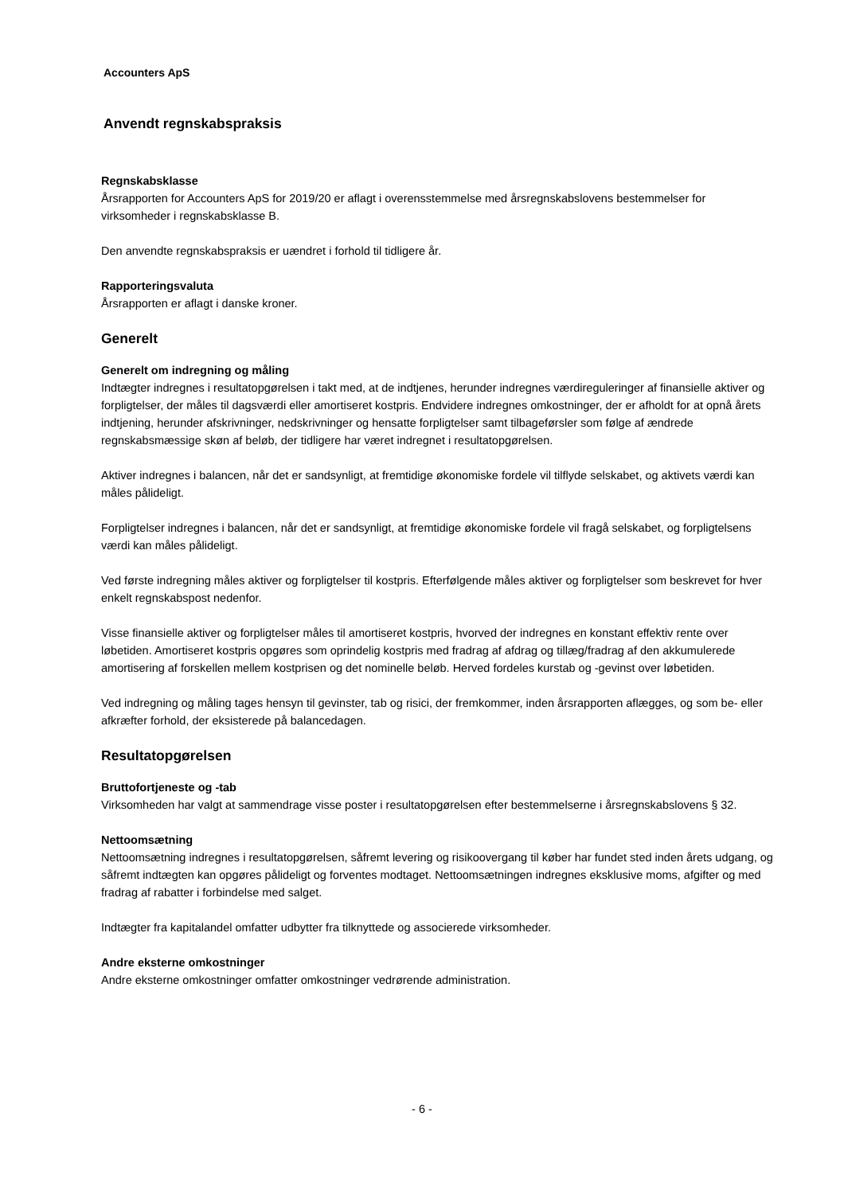Accounters ApS
Anvendt regnskabspraksis
Regnskabsklasse
Årsrapporten for Accounters ApS for 2019/20 er aflagt i overensstemmelse med årsregnskabslovens bestemmelser for virksomheder i regnskabsklasse B.
Den anvendte regnskabspraksis er uændret i forhold til tidligere år.
Rapporteringsvaluta
Årsrapporten er aflagt i danske kroner.
Generelt
Generelt om indregning og måling
Indtægter indregnes i resultatopgørelsen i takt med, at de indtjenes, herunder indregnes værdireguleringer af finansielle aktiver og forpligtelser, der måles til dagsværdi eller amortiseret kostpris. Endvidere indregnes omkostninger, der er afholdt for at opnå årets indtjening, herunder afskrivninger, nedskrivninger og hensatte forpligtelser samt tilbageførsler som følge af ændrede regnskabsmæssige skøn af beløb, der tidligere har været indregnet i resultatopgørelsen.
Aktiver indregnes i balancen, når det er sandsynligt, at fremtidige økonomiske fordele vil tilflyde selskabet, og aktivets værdi kan måles pålideligt.
Forpligtelser indregnes i balancen, når det er sandsynligt, at fremtidige økonomiske fordele vil fragå selskabet, og forpligtelsens værdi kan måles pålideligt.
Ved første indregning måles aktiver og forpligtelser til kostpris. Efterfølgende måles aktiver og forpligtelser som beskrevet for hver enkelt regnskabspost nedenfor.
Visse finansielle aktiver og forpligtelser måles til amortiseret kostpris, hvorved der indregnes en konstant effektiv rente over løbetiden. Amortiseret kostpris opgøres som oprindelig kostpris med fradrag af afdrag og tillæg/fradrag af den akkumulerede amortisering af forskellen mellem kostprisen og det nominelle beløb. Herved fordeles kurstab og -gevinst over løbetiden.
Ved indregning og måling tages hensyn til gevinster, tab og risici, der fremkommer, inden årsrapporten aflægges, og som be- eller afkræfter forhold, der eksisterede på balancedagen.
Resultatopgørelsen
Bruttofortjeneste og -tab
Virksomheden har valgt at sammendrage visse poster i resultatopgørelsen efter bestemmelserne i årsregnskabslovens § 32.
Nettoomsætning
Nettoomsætning indregnes i resultatopgørelsen, såfremt levering og risikoovergang til køber har fundet sted inden årets udgang, og såfremt indtægten kan opgøres pålideligt og forventes modtaget. Nettoomsætningen indregnes eksklusive moms, afgifter og med fradrag af rabatter i forbindelse med salget.
Indtægter fra kapitalandel omfatter udbytter fra tilknyttede og associerede virksomheder.
Andre eksterne omkostninger
Andre eksterne omkostninger omfatter omkostninger vedrørende administration.
- 6 -